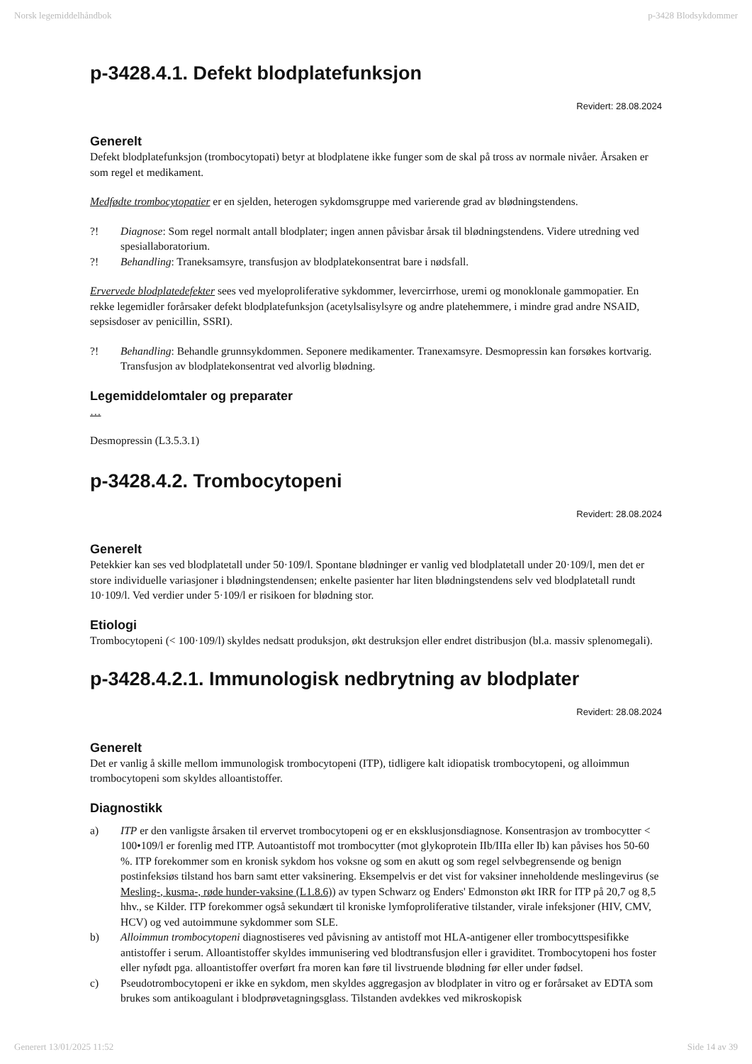Norsk legemiddelhåndbok p-3428 Blodsykdommer
p-3428.4.1. Defekt blodplatefunksjon
Revidert: 28.08.2024
Generelt
Defekt blodplatefunksjon (trombocytopati) betyr at blodplatene ikke funger som de skal på tross av normale nivåer. Årsaken er som regel et medikament.
Medfødte trombocytopatier er en sjelden, heterogen sykdomsgruppe med varierende grad av blødningstendens.
?! Diagnose: Som regel normalt antall blodplater; ingen annen påvisbar årsak til blødningstendens. Videre utredning ved spesiallaboratorium.
?! Behandling: Traneksamsyre, transfusjon av blodplatekonsentrat bare i nødsfall.
Ervervede blodplatedefekter sees ved myeloproliferative sykdommer, levercirrhose, uremi og monoklonale gammopatier. En rekke legemidler forårsaker defekt blodplatefunksjon (acetylsalisylsyre og andre platehemmere, i mindre grad andre NSAID, sepsisdoser av penicillin, SSRI).
?! Behandling: Behandle grunnsykdommen. Seponere medikamenter. Tranexamsyre. Desmopressin kan forsøkes kortvarig. Transfusjon av blodplatekonsentrat ved alvorlig blødning.
Legemiddelomtaler og preparater
…
Desmopressin (L3.5.3.1)
p-3428.4.2. Trombocytopeni
Revidert: 28.08.2024
Generelt
Petekkier kan ses ved blodplatetall under 50·109/l. Spontane blødninger er vanlig ved blodplatetall under 20·109/l, men det er store individuelle variasjoner i blødningstendensen; enkelte pasienter har liten blødningstendens selv ved blodplatetall rundt 10·109/l. Ved verdier under 5·109/l er risikoen for blødning stor.
Etiologi
Trombocytopeni (< 100·109/l) skyldes nedsatt produksjon, økt destruksjon eller endret distribusjon (bl.a. massiv splenomegali).
p-3428.4.2.1. Immunologisk nedbrytning av blodplater
Revidert: 28.08.2024
Generelt
Det er vanlig å skille mellom immunologisk trombocytopeni (ITP), tidligere kalt idiopatisk trombocytopeni, og alloimmun trombocytopeni som skyldes alloantistoffer.
Diagnostikk
a) ITP er den vanligste årsaken til ervervet trombocytopeni og er en eksklusjonsdiagnose. Konsentrasjon av trombocytter < 100•109/l er forenlig med ITP. Autoantistoff mot trombocytter (mot glykoprotein IIb/IIIa eller Ib) kan påvises hos 50-60 %. ITP forekommer som en kronisk sykdom hos voksne og som en akutt og som regel selvbegrensende og benign postinfeksiøs tilstand hos barn samt etter vaksinering. Eksempelvis er det vist for vaksiner inneholdende meslingevirus (se Mesling-, kusma-, røde hunder-vaksine (L1.8.6)) av typen Schwarz og Enders' Edmonston økt IRR for ITP på 20,7 og 8,5 hhv., se Kilder. ITP forekommer også sekundært til kroniske lymfoproliferative tilstander, virale infeksjoner (HIV, CMV, HCV) og ved autoimmune sykdommer som SLE.
b) Alloimmun trombocytopeni diagnostiseres ved påvisning av antistoff mot HLA-antigener eller trombocyttspesifikke antistoffer i serum. Alloantistoffer skyldes immunisering ved blodtransfusjon eller i graviditet. Trombocytopeni hos foster eller nyfødt pga. alloantistoffer overført fra moren kan føre til livstruende blødning før eller under fødsel.
c) Pseudotrombocytopeni er ikke en sykdom, men skyldes aggregasjon av blodplater in vitro og er forårsaket av EDTA som brukes som antikoagulant i blodprøvetagningsglass. Tilstanden avdekkes ved mikroskopisk
Generert 13/01/2025 11:52 Side 14 av 39